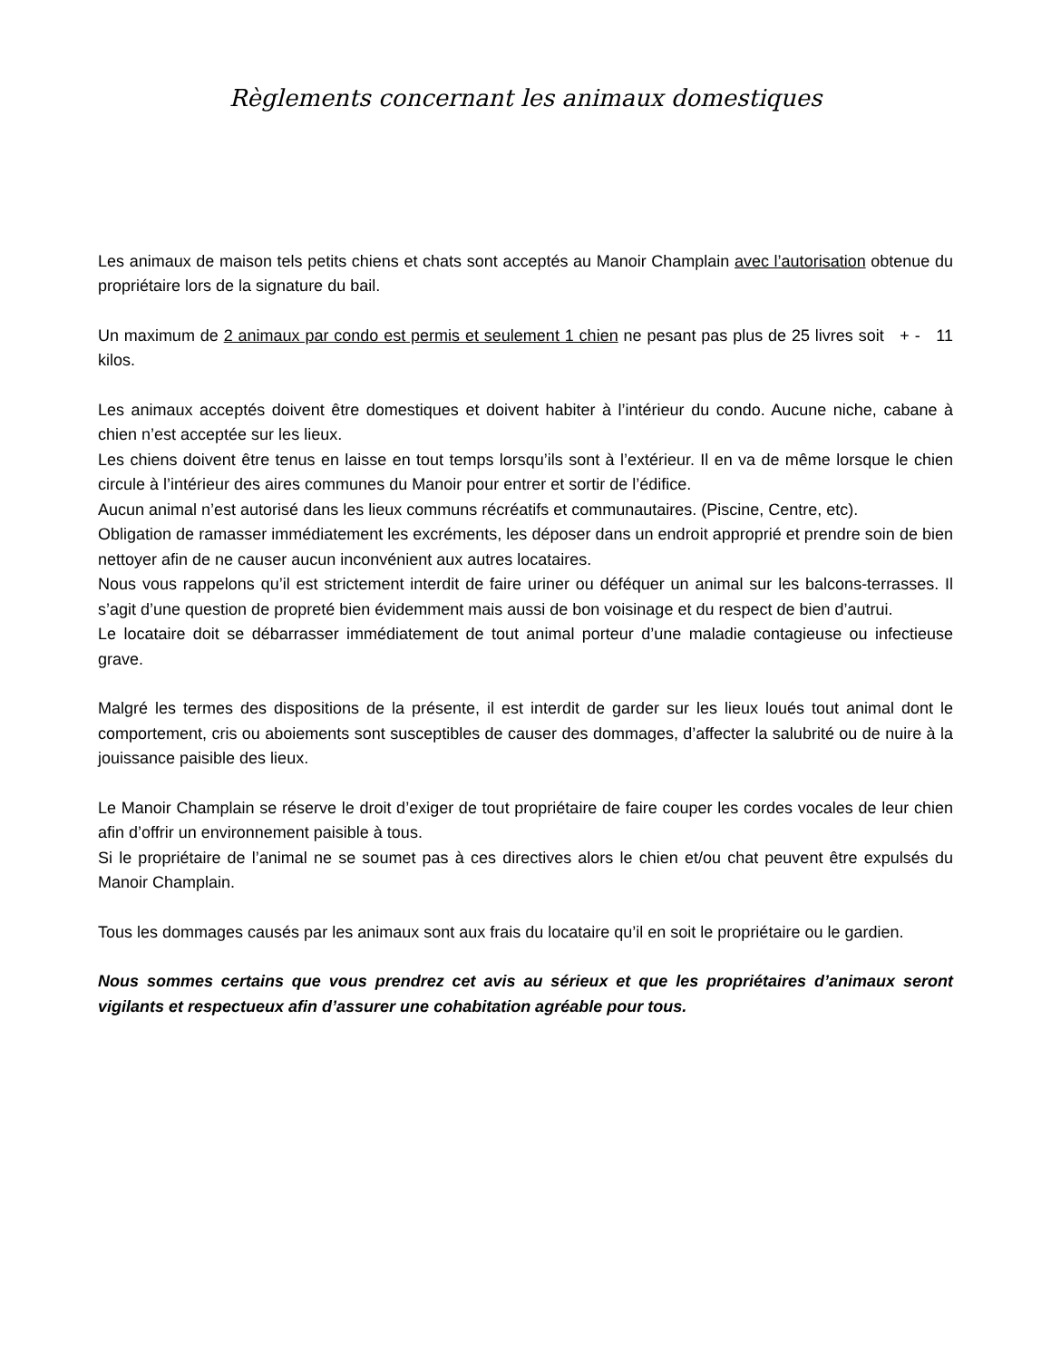Règlements concernant les animaux domestiques
Les animaux de maison tels petits chiens et chats sont acceptés au Manoir Champlain avec l’autorisation obtenue du propriétaire lors de la signature du bail.
Un maximum de 2 animaux par condo est permis et seulement 1 chien ne pesant pas plus de 25 livres soit + - 11 kilos.
Les animaux acceptés doivent être domestiques et doivent habiter à l’intérieur du condo. Aucune niche, cabane à chien n’est acceptée sur les lieux.
Les chiens doivent être tenus en laisse en tout temps lorsqu’ils sont à l’extérieur. Il en va de même lorsque le chien circule à l’intérieur des aires communes du Manoir pour entrer et sortir de l’édifice.
Aucun animal n’est autorisé dans les lieux communs récréatifs et communautaires. (Piscine, Centre, etc).
Obligation de ramasser immédiatement les excréments, les déposer dans un endroit approprié et prendre soin de bien nettoyer afin de ne causer aucun inconvénient aux autres locataires.
Nous vous rappelons qu’il est strictement interdit de faire uriner ou déféquer un animal sur les balcons-terrasses. Il s’agit d’une question de propreté bien évidemment mais aussi de bon voisinage et du respect de bien d’autrui.
Le locataire doit se débarrasser immédiatement de tout animal porteur d’une maladie contagieuse ou infectieuse grave.
Malgré les termes des dispositions de la présente, il est interdit de garder sur les lieux loués tout animal dont le comportement, cris ou aboiements sont susceptibles de causer des dommages, d’affecter la salubrité ou de nuire à la jouissance paisible des lieux.
Le Manoir Champlain se réserve le droit d’exiger de tout propriétaire de faire couper les cordes vocales de leur chien afin d’offrir un environnement paisible à tous.
Si le propriétaire de l’animal ne se soumet pas à ces directives alors le chien et/ou chat peuvent être expulsés du Manoir Champlain.
Tous les dommages causés par les animaux sont aux frais du locataire qu’il en soit le propriétaire ou le gardien.
Nous sommes certains que vous prendrez cet avis au sérieux et que les propriétaires d’animaux seront vigilants et respectueux afin d’assurer une cohabitation agréable pour tous.